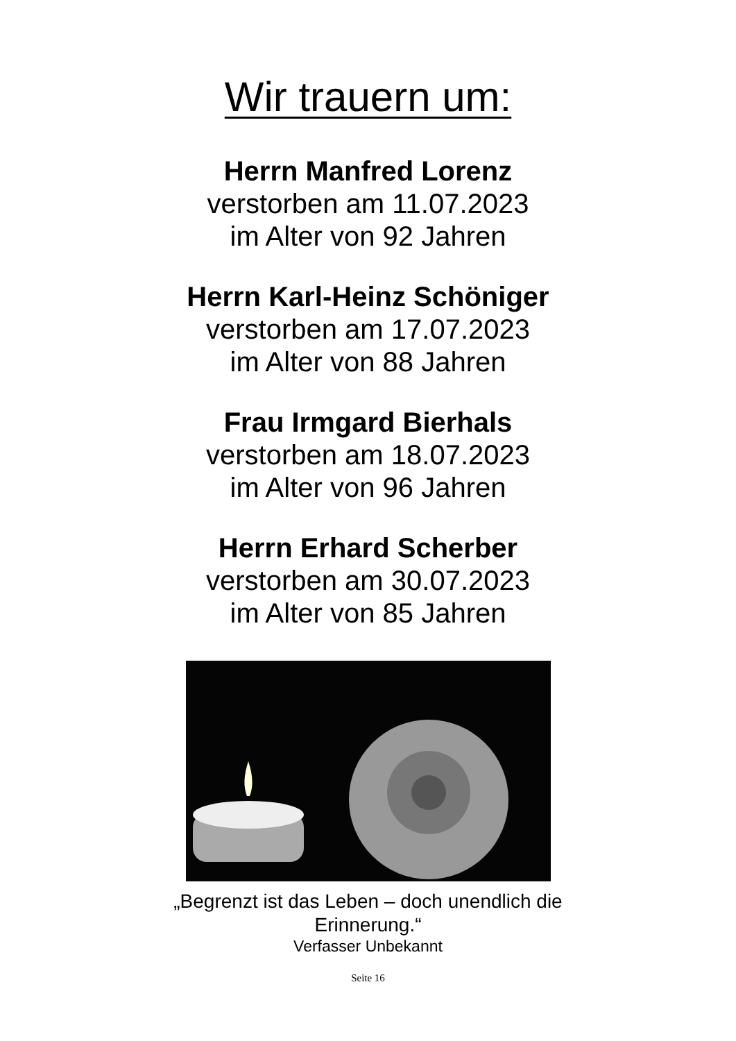Wir trauern um:
Herrn Manfred Lorenz
verstorben am 11.07.2023
im Alter von 92 Jahren
Herrn Karl-Heinz Schöniger
verstorben am 17.07.2023
im Alter von 88 Jahren
Frau Irmgard Bierhals
verstorben am 18.07.2023
im Alter von 96 Jahren
Herrn Erhard Scherber
verstorben am 30.07.2023
im Alter von 85 Jahren
„Begrenzt ist das Leben – doch unendlich die
Erinnerung.“
Verfasser Unbekannt
Seite 16